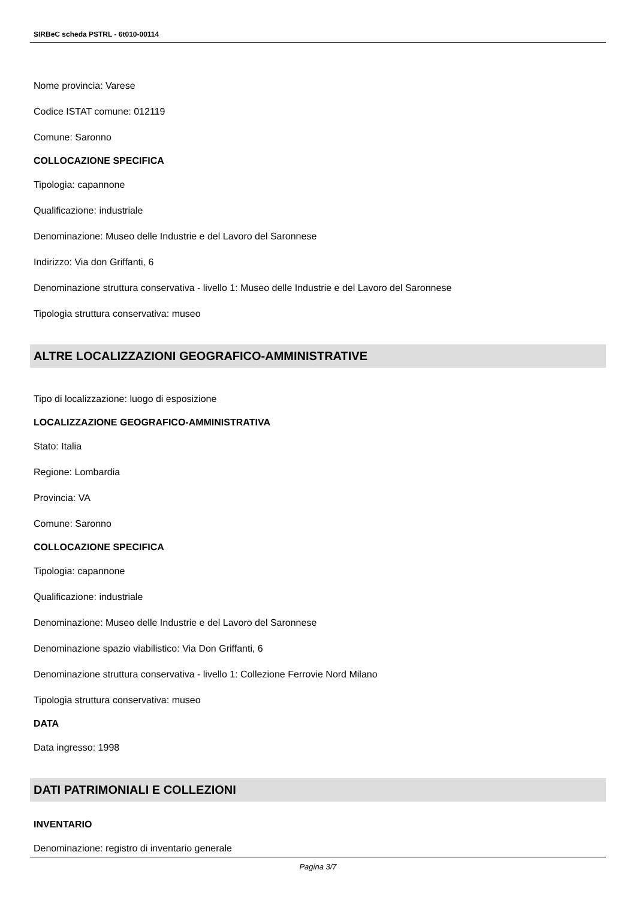SIRBeC scheda PSTRL - 6t010-00114
Nome provincia: Varese
Codice ISTAT comune: 012119
Comune: Saronno
COLLOCAZIONE SPECIFICA
Tipologia: capannone
Qualificazione: industriale
Denominazione: Museo delle Industrie e del Lavoro del Saronnese
Indirizzo: Via don Griffanti, 6
Denominazione struttura conservativa - livello 1: Museo delle Industrie e del Lavoro del Saronnese
Tipologia struttura conservativa: museo
ALTRE LOCALIZZAZIONI GEOGRAFICO-AMMINISTRATIVE
Tipo di localizzazione: luogo di esposizione
LOCALIZZAZIONE GEOGRAFICO-AMMINISTRATIVA
Stato: Italia
Regione: Lombardia
Provincia: VA
Comune: Saronno
COLLOCAZIONE SPECIFICA
Tipologia: capannone
Qualificazione: industriale
Denominazione: Museo delle Industrie e del Lavoro del Saronnese
Denominazione spazio viabilistico: Via Don Griffanti, 6
Denominazione struttura conservativa - livello 1: Collezione Ferrovie Nord Milano
Tipologia struttura conservativa: museo
DATA
Data ingresso: 1998
DATI PATRIMONIALI E COLLEZIONI
INVENTARIO
Denominazione: registro di inventario generale
Pagina 3/7